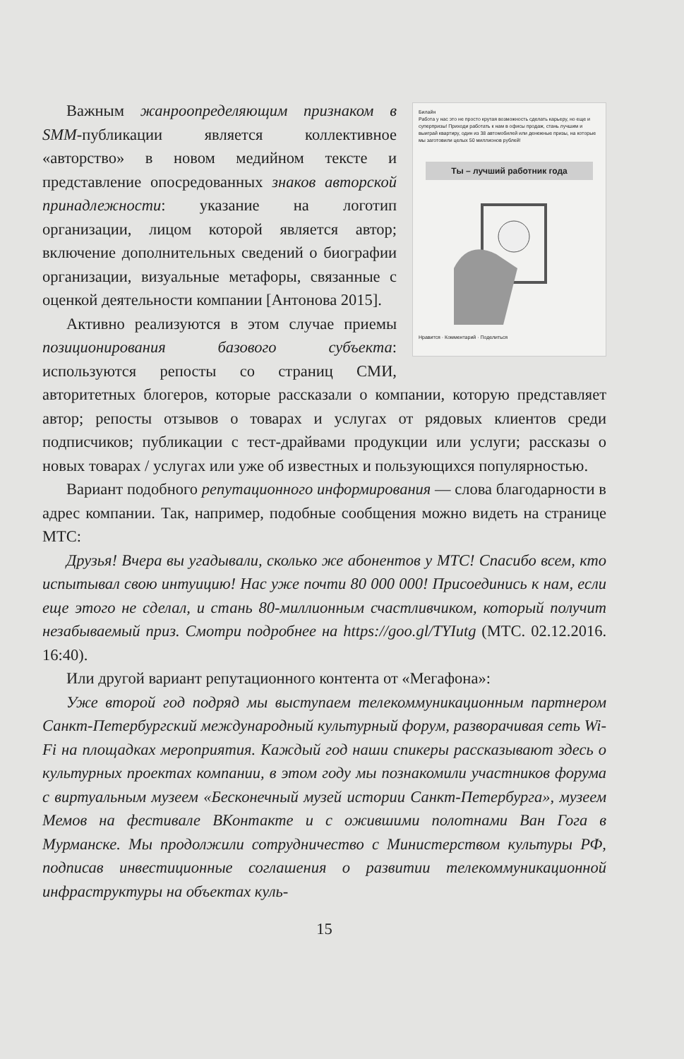Билайн
Работа у нас это не просто крутая возможность сделать карьеру, но еще и суперпризы! Приходи работать к нам в офисы продаж, стань лучшим и выиграй квартиру, один из 38 автомобилей или денежные призы, на которые мы заготовили целых 50 миллионов рублей!
Ты – лучший работник года
Нравится · Комментарий · Поделиться
Важным жанроопределяющим признаком в SMM-публикации является коллективное «авторство» в новом медийном тексте и представление опосредованных знаков авторской принадлежности: указание на логотип организации, лицом которой является автор; включение дополнительных сведений о биографии организации, визуальные метафоры, связанные с оценкой деятельности компании [Антонова 2015].
Активно реализуются в этом случае приемы позиционирования базового субъекта: используются репосты со страниц СМИ, авторитетных блогеров, которые рассказали о компании, которую представляет автор; репосты отзывов о товарах и услугах от рядовых клиентов среди подписчиков; публикации с тест-драйвами продукции или услуги; рассказы о новых товарах / услугах или уже об известных и пользующихся популярностью.
Вариант подобного репутационного информирования — слова благодарности в адрес компании. Так, например, подобные сообщения можно видеть на странице МТС:
Друзья! Вчера вы угадывали, сколько же абонентов у МТС! Спасибо всем, кто испытывал свою интуицию! Нас уже почти 80 000 000! Присоединись к нам, если еще этого не сделал, и стань 80-миллионным счастливчиком, который получит незабываемый приз. Смотри подробнее на https://goo.gl/TYIutg (МТС. 02.12.2016. 16:40).
Или другой вариант репутационного контента от «Мегафона»:
Уже второй год подряд мы выступаем телекоммуникационным партнером Санкт-Петербургский международный культурный форум, разворачивая сеть Wi-Fi на площадках мероприятия. Каждый год наши спикеры рассказывают здесь о культурных проектах компании, в этом году мы познакомили участников форума с виртуальным музеем «Бесконечный музей истории Санкт-Петербурга», музеем Мемов на фестивале ВКонтакте и с ожившими полотнами Ван Гога в Мурманске. Мы продолжили сотрудничество с Министерством культуры РФ, подписав инвестиционные соглашения о развитии телекоммуникационной инфраструктуры на объектах куль-
15